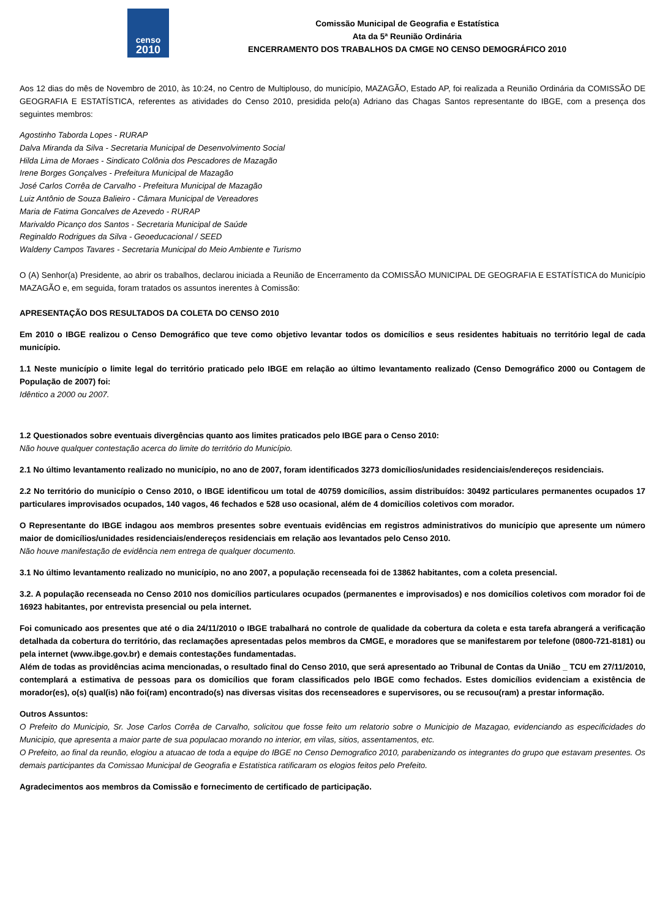censo
2010
Comissão Municipal de Geografia e Estatística
Ata da 5ª Reunião Ordinária
ENCERRAMENTO DOS TRABALHOS DA CMGE NO CENSO DEMOGRÁFICO 2010
Aos 12 dias do mês de Novembro de 2010, às 10:24, no Centro de Multiplouso, do município, MAZAGÃO, Estado AP, foi realizada a Reunião Ordinária da COMISSÃO DE GEOGRAFIA E ESTATÍSTICA, referentes as atividades do Censo 2010, presidida pelo(a) Adriano das Chagas Santos representante do IBGE, com a presença dos seguintes membros:
Agostinho Taborda Lopes - RURAP
Dalva Miranda da Silva - Secretaria Municipal de Desenvolvimento Social
Hilda Lima de Moraes - Sindicato Colônia dos Pescadores de Mazagão
Irene Borges Gonçalves - Prefeitura Municipal de Mazagão
José Carlos Corrêa de Carvalho - Prefeitura Municipal de Mazagão
Luiz Antônio de Souza Balieiro - Câmara Municipal de Vereadores
Maria de Fatima Goncalves de Azevedo - RURAP
Marivaldo Picanço dos Santos - Secretaria Municipal de Saúde
Reginaldo Rodrigues da Silva - Geoeducacional / SEED
Waldeny Campos Tavares - Secretaria Municipal do Meio Ambiente e Turismo
O (A) Senhor(a) Presidente, ao abrir os trabalhos, declarou iniciada a Reunião de Encerramento da COMISSÃO MUNICIPAL DE GEOGRAFIA E ESTATÍSTICA do Município MAZAGÃO e, em seguida, foram tratados os assuntos inerentes à Comissão:
APRESENTAÇÃO DOS RESULTADOS DA COLETA DO CENSO 2010
Em 2010 o IBGE realizou o Censo Demográfico que teve como objetivo levantar todos os domicílios e seus residentes habituais no território legal de cada município.
1.1 Neste município o limite legal do território praticado pelo IBGE em relação ao último levantamento realizado (Censo Demográfico 2000 ou Contagem de População de 2007) foi:
Idêntico a 2000 ou 2007.
1.2 Questionados sobre eventuais divergências quanto aos limites praticados pelo IBGE para o Censo 2010:
Não houve qualquer contestação acerca do limite do território do Município.
2.1 No último levantamento realizado no município, no ano de 2007, foram identificados 3273 domicílios/unidades residenciais/endereços residenciais.
2.2 No território do município o Censo 2010, o IBGE identificou um total de 40759 domicílios, assim distribuídos: 30492 particulares permanentes ocupados 17 particulares improvisados ocupados, 140 vagos, 46 fechados e 528 uso ocasional, além de 4 domicílios coletivos com morador.
O Representante do IBGE indagou aos membros presentes sobre eventuais evidências em registros administrativos do município que apresente um número maior de domicílios/unidades residenciais/endereços residenciais em relação aos levantados pelo Censo 2010.
Não houve manifestação de evidência nem entrega de qualquer documento.
3.1 No último levantamento realizado no município, no ano 2007, a população recenseada foi de 13862 habitantes, com a coleta presencial.
3.2. A população recenseada no Censo 2010 nos domicílios particulares ocupados (permanentes e improvisados) e nos domicílios coletivos com morador foi de 16923 habitantes, por entrevista presencial ou pela internet.
Foi comunicado aos presentes que até o dia 24/11/2010 o IBGE trabalhará no controle de qualidade da cobertura da coleta e esta tarefa abrangerá a verificação detalhada da cobertura do território, das reclamações apresentadas pelos membros da CMGE, e moradores que se manifestarem por telefone (0800-721-8181) ou pela internet (www.ibge.gov.br) e demais contestações fundamentadas.
Além de todas as providências acima mencionadas, o resultado final do Censo 2010, que será apresentado ao Tribunal de Contas da União _ TCU em 27/11/2010, contemplará a estimativa de pessoas para os domicílios que foram classificados pelo IBGE como fechados. Estes domicílios evidenciam a existência de morador(es), o(s) qual(is) não foi(ram) encontrado(s) nas diversas visitas dos recenseadores e supervisores, ou se recusou(ram) a prestar informação.
Outros Assuntos:
O Prefeito do Municipio, Sr. Jose Carlos Corrêa de Carvalho, solicitou que fosse feito um relatorio sobre o Municipio de Mazagao, evidenciando as especificidades do Municipio, que apresenta a maior parte de sua populacao morando no interior, em vilas, sitios, assentamentos, etc.
O Prefeito, ao final da reunão, elogiou a atuacao de toda a equipe do IBGE no Censo Demografico 2010, parabenizando os integrantes do grupo que estavam presentes. Os demais participantes da Comissao Municipal de Geografia e Estatistica ratificaram os elogios feitos pelo Prefeito.
Agradecimentos aos membros da Comissão e fornecimento de certificado de participação.